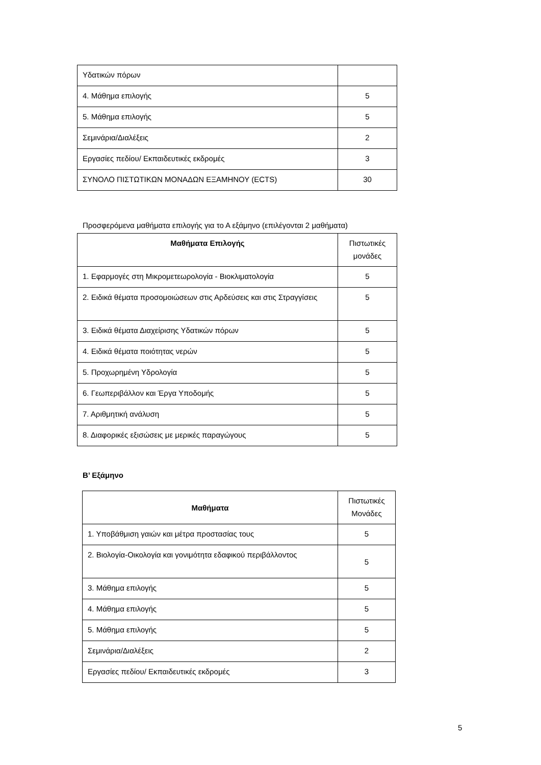| Υδατικών πόρων | |
| 4. Μάθημα επιλογής | 5 |
| 5. Μάθημα επιλογής | 5 |
| Σεμινάρια/Διαλέξεις | 2 |
| Εργασίες πεδίου/ Εκπαιδευτικές εκδρομές | 3 |
| ΣΥΝΟΛΟ ΠΙΣΤΩΤΙΚΩΝ ΜΟΝΑΔΩΝ ΕΞΑΜΗΝΟΥ (ECTS) | 30 |
Προσφερόμενα μαθήματα επιλογής για το Α εξάμηνο (επιλέγονται 2 μαθήματα)
| Μαθήματα Επιλογής | Πιστωτικές μονάδες |
| --- | --- |
| 1. Εφαρμογές στη Μικρομετεωρολογία - Βιοκλιματολογία | 5 |
| 2. Ειδικά θέματα προσομοιώσεων στις Αρδεύσεις και στις Στραγγίσεις | 5 |
| 3. Ειδικά θέματα Διαχείρισης Υδατικών πόρων | 5 |
| 4. Ειδικά θέματα ποιότητας νερών | 5 |
| 5. Προχωρημένη Υδρολογία | 5 |
| 6. Γεωπεριβάλλον και Έργα Υποδομής | 5 |
| 7. Αριθμητική ανάλυση | 5 |
| 8. Διαφορικές εξισώσεις με μερικές παραγώγους | 5 |
Β’ Εξάμηνο
| Μαθήματα | Πιστωτικές Μονάδες |
| --- | --- |
| 1. Υποβάθμιση γαιών και μέτρα προστασίας τους | 5 |
| 2. Βιολογία-Οικολογία και γονιμότητα εδαφικού περιβάλλοντος | 5 |
| 3. Μάθημα επιλογής | 5 |
| 4. Μάθημα επιλογής | 5 |
| 5. Μάθημα επιλογής | 5 |
| Σεμινάρια/Διαλέξεις | 2 |
| Εργασίες πεδίου/ Εκπαιδευτικές εκδρομές | 3 |
5